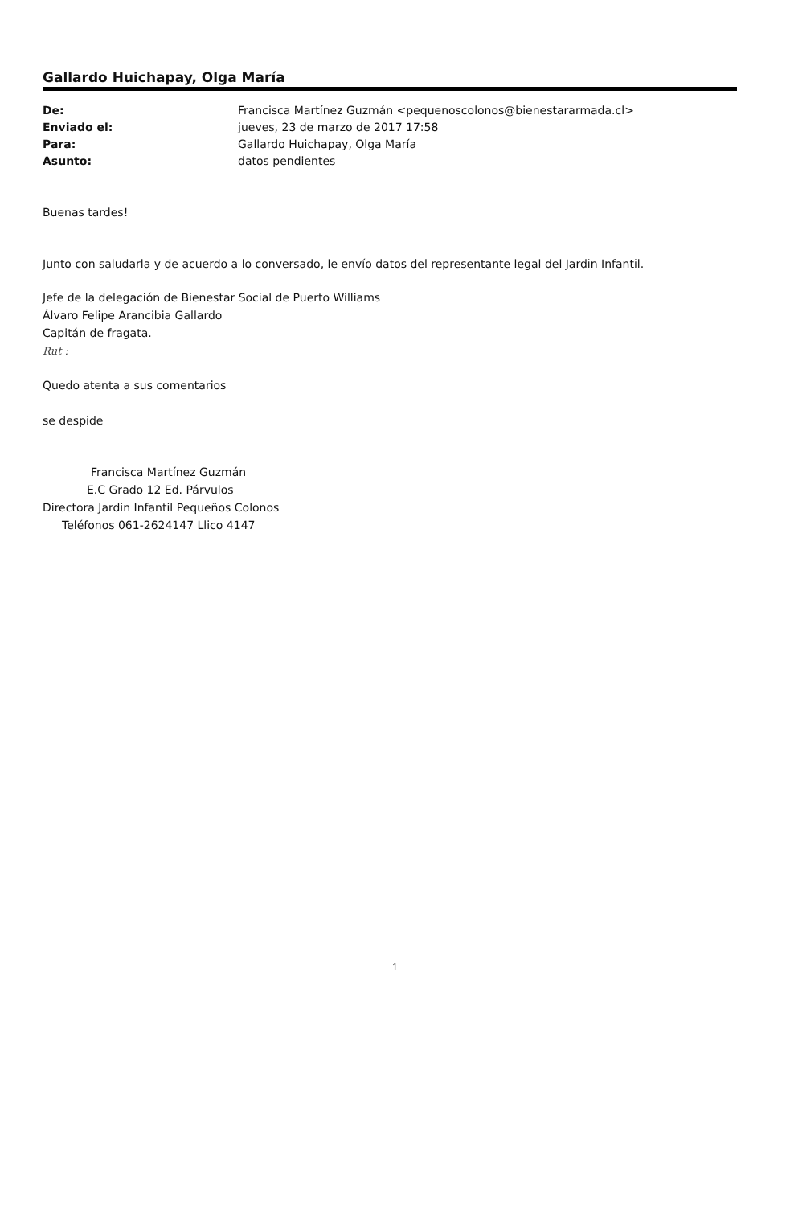Gallardo Huichapay, Olga María
| De: | Francisca Martínez Guzmán <pequenoscolonos@bienestararmada.cl> |
| Enviado el: | jueves, 23 de marzo de 2017 17:58 |
| Para: | Gallardo Huichapay, Olga María |
| Asunto: | datos pendientes |
Buenas tardes!
Junto con saludarla y de acuerdo a lo conversado, le envío datos del representante legal del Jardin Infantil.
Jefe de la delegación de Bienestar Social de Puerto Williams
Álvaro Felipe Arancibia Gallardo
Capitán de fragata.
Rut :
Quedo atenta a sus comentarios
se despide
Francisca Martínez Guzmán
E.C Grado 12 Ed. Párvulos
Directora Jardin Infantil Pequeños Colonos
Teléfonos 061-2624147 Llico 4147
1